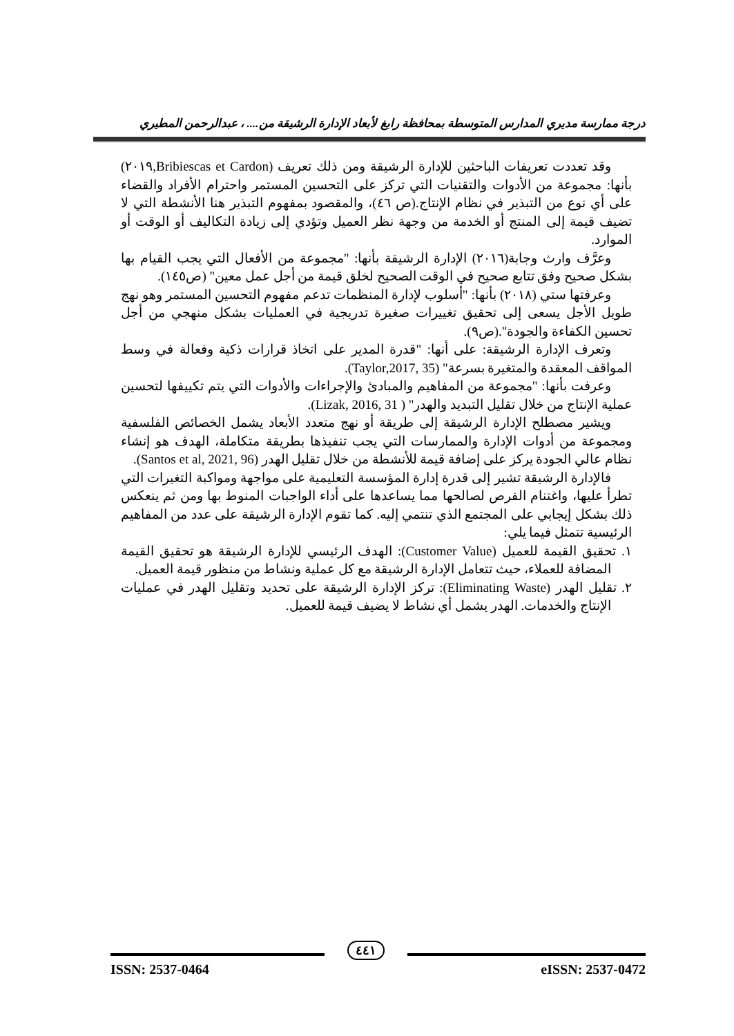درجة ممارسة مديري المدارس المتوسطة بمحافظة رابغ لأبعاد الإدارة الرشيقة من.... ، عبدالرحمن المطيري
وقد تعددت تعريفات الباحثين للإدارة الرشيقة ومن ذلك تعريف (Bribiescas et Cardon,٢٠١٩) بأنها: مجموعة من الأدوات والتقنيات التي تركز على التحسين المستمر واحترام الأفراد والقضاء على أي نوع من التبذير في نظام الإنتاج.(ص ٤٦)، والمقصود بمفهوم التبذير هنا الأنشطة التي لا تضيف قيمة إلى المنتج أو الخدمة من وجهة نظر العميل وتؤدي إلى زيادة التكاليف أو الوقت أو الموارد.
وعرَّف وارث وجابة(٢٠١٦) الإدارة الرشيقة بأنها: "مجموعة من الأفعال التي يجب القيام بها بشكل صحيح وفق تتابع صحيح في الوقت الصحيح لخلق قيمة من أجل عمل معين" (ص١٤٥).
وعرفتها ستي (٢٠١٨) بأنها: "أسلوب لإدارة المنظمات تدعم مفهوم التحسين المستمر وهو نهج طويل الأجل يسعى إلى تحقيق تغييرات صغيرة تدريجية في العمليات بشكل منهجي من أجل تحسين الكفاءة والجودة".(ص٩).
وتعرف الإدارة الرشيقة: على أنها: "قدرة المدير على اتخاذ قرارات ذكية وفعالة في وسط المواقف المعقدة والمتغيرة بسرعة" (Taylor,2017, 35).
وعرفت بأنها: "مجموعة من المفاهيم والمبادئ والإجراءات والأدوات التي يتم تكييفها لتحسين عملية الإنتاج من خلال تقليل التبديد والهدر" ( Lizak, 2016, 31).
ويشير مصطلح الإدارة الرشيقة إلى طريقة أو نهج متعدد الأبعاد يشمل الخصائص الفلسفية ومجموعة من أدوات الإدارة والممارسات التي يجب تنفيذها بطريقة متكاملة، الهدف هو إنشاء نظام عالي الجودة يركز على إضافة قيمة للأنشطة من خلال تقليل الهدر (Santos et al, 2021, 96).
فالإدارة الرشيقة تشير إلى قدرة إدارة المؤسسة التعليمية على مواجهة ومواكبة التغيرات التي تطرأ عليها، واغتنام الفرص لصالحها مما يساعدها على أداء الواجبات المنوط بها ومن ثم ينعكس ذلك بشكل إيجابي على المجتمع الذي تنتمي إليه. كما تقوم الإدارة الرشيقة على عدد من المفاهيم الرئيسية تتمثل فيما يلي:
١. تحقيق القيمة للعميل (Customer Value): الهدف الرئيسي للإدارة الرشيقة هو تحقيق القيمة المضافة للعملاء، حيث تتعامل الإدارة الرشيقة مع كل عملية ونشاط من منظور قيمة العميل.
٢. تقليل الهدر (Eliminating Waste): تركز الإدارة الرشيقة على تحديد وتقليل الهدر في عمليات الإنتاج والخدمات. الهدر يشمل أي نشاط لا يضيف قيمة للعميل.
ISSN: 2537-0464 eISSN: 2537-0472
٤٤١